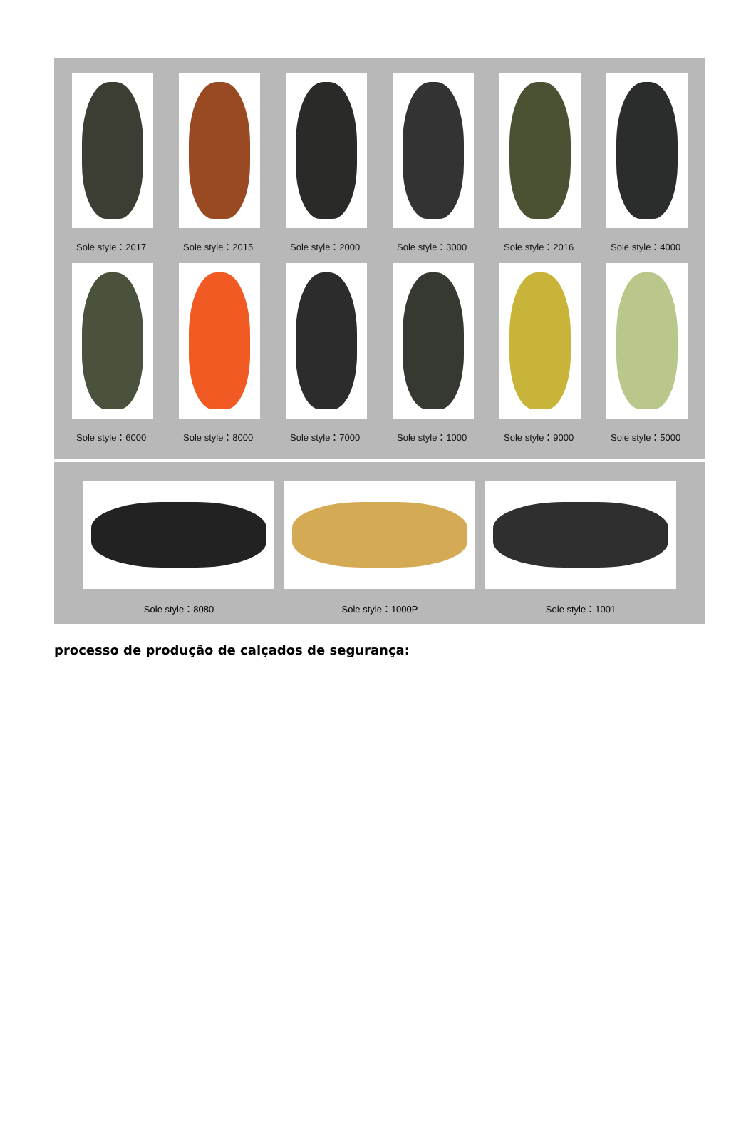Sole style：2017
Sole style：2015
Sole style：2000
Sole style：3000
Sole style：2016
Sole style：4000
Sole style：6000
Sole style：8000
Sole style：7000
Sole style：1000
Sole style：9000
Sole style：5000
Sole style：8080
Sole style：1000P
Sole style：1001
processo de produção de calçados de segurança: